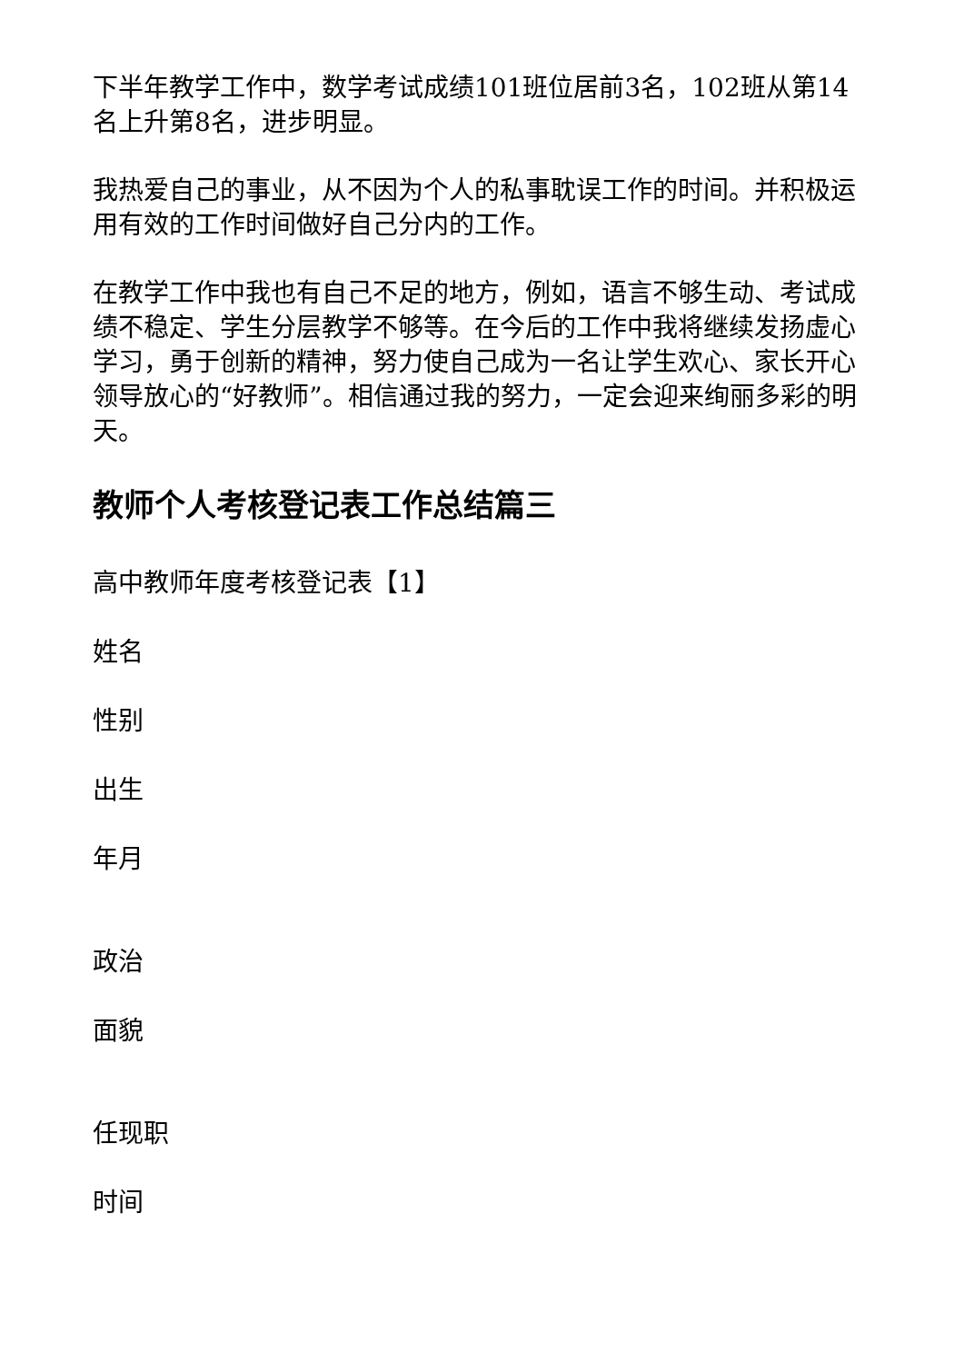下半年教学工作中，数学考试成绩101班位居前3名，102班从第14名上升第8名，进步明显。
我热爱自己的事业，从不因为个人的私事耽误工作的时间。并积极运用有效的工作时间做好自己分内的工作。
在教学工作中我也有自己不足的地方，例如，语言不够生动、考试成绩不稳定、学生分层教学不够等。在今后的工作中我将继续发扬虚心学习，勇于创新的精神，努力使自己成为一名让学生欢心、家长开心领导放心的“好教师”。相信通过我的努力，一定会迎来绚丽多彩的明天。
教师个人考核登记表工作总结篇三
高中教师年度考核登记表【1】
姓名
性别
出生
年月
政治
面貌
任现职
时间